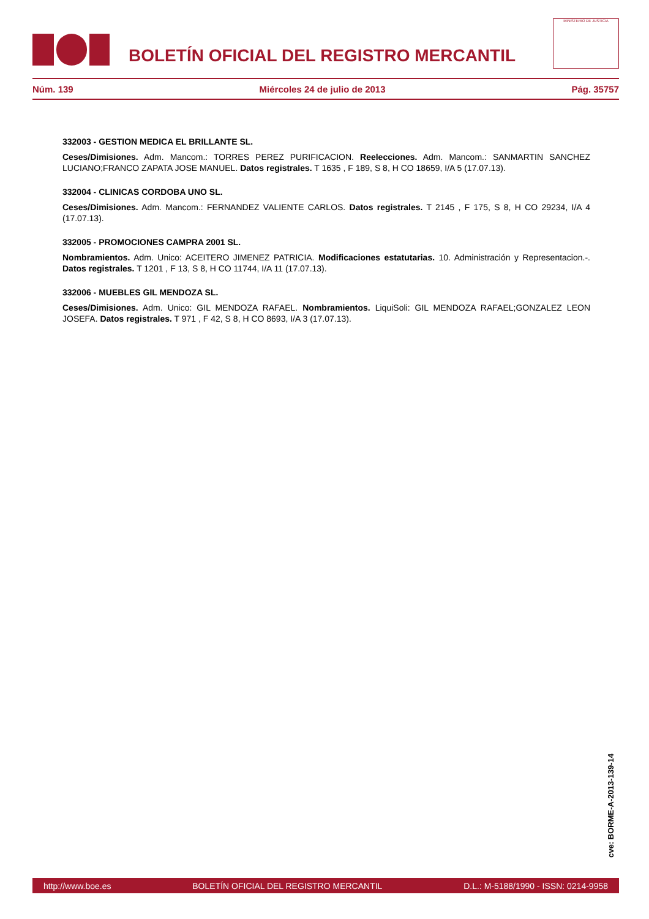BOLETÍN OFICIAL DEL REGISTRO MERCANTIL
MINISTERIO DE JUSTICIA
Núm. 139 Miércoles 24 de julio de 2013 Pág. 35757
332003 - GESTION MEDICA EL BRILLANTE SL.
Ceses/Dimisiones. Adm. Mancom.: TORRES PEREZ PURIFICACION. Reelecciones. Adm. Mancom.: SANMARTIN SANCHEZ LUCIANO;FRANCO ZAPATA JOSE MANUEL. Datos registrales. T 1635 , F 189, S 8, H CO 18659, I/A 5 (17.07.13).
332004 - CLINICAS CORDOBA UNO SL.
Ceses/Dimisiones. Adm. Mancom.: FERNANDEZ VALIENTE CARLOS. Datos registrales. T 2145 , F 175, S 8, H CO 29234, I/A 4 (17.07.13).
332005 - PROMOCIONES CAMPRA 2001 SL.
Nombramientos. Adm. Unico: ACEITERO JIMENEZ PATRICIA. Modificaciones estatutarias. 10. Administración y Representacion.-. Datos registrales. T 1201 , F 13, S 8, H CO 11744, I/A 11 (17.07.13).
332006 - MUEBLES GIL MENDOZA SL.
Ceses/Dimisiones. Adm. Unico: GIL MENDOZA RAFAEL. Nombramientos. LiquiSoli: GIL MENDOZA RAFAEL;GONZALEZ LEON JOSEFA. Datos registrales. T 971 , F 42, S 8, H CO 8693, I/A 3 (17.07.13).
cve: BORME-A-2013-139-14
http://www.boe.es BOLETÍN OFICIAL DEL REGISTRO MERCANTIL D.L.: M-5188/1990 - ISSN: 0214-9958